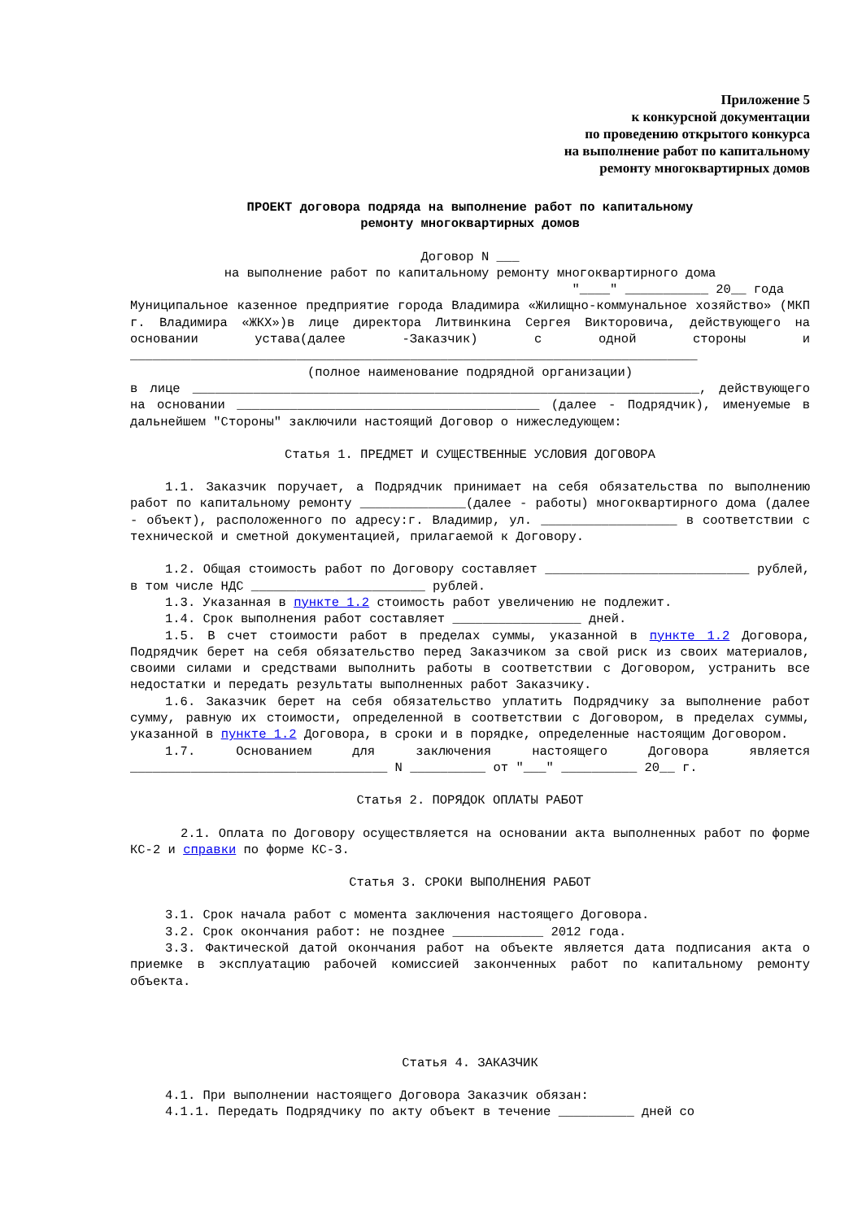Приложение 5
к конкурсной документации
по проведению открытого конкурса
на выполнение работ по капитальному
ремонту многоквартирных домов
ПРОЕКТ договора подряда на выполнение работ по капитальному
ремонту многоквартирных домов
Договор N ___
на выполнение работ по капитальному ремонту многоквартирного дома
"____" ___________ 20__ года
Муниципальное казенное предприятие города Владимира «Жилищно-коммунальное хозяйство» (МКП г. Владимира «ЖКХ»)в лице директора Литвинкина Сергея Викторовича, действующего на основании устава(далее -Заказчик) с одной стороны и ___________________________________________________________________________
(полное наименование подрядной организации)
в лице ___________________________________________________________________, действующего на основании ________________________________________ (далее - Подрядчик), именуемые в дальнейшем "Стороны" заключили настоящий Договор о нижеследующем:
Статья 1. ПРЕДМЕТ И СУЩЕСТВЕННЫЕ УСЛОВИЯ ДОГОВОРА
1.1. Заказчик поручает, а Подрядчик принимает на себя обязательства по выполнению работ по капитальному ремонту ______________(далее - работы) многоквартирного дома (далее - объект), расположенного по адресу:г. Владимир, ул. __________________ в соответствии с технической и сметной документацией, прилагаемой к Договору.
1.2. Общая стоимость работ по Договору составляет ___________________________ рублей, в том числе НДС _______________________ рублей.
1.3. Указанная в пункте 1.2 стоимость работ увеличению не подлежит.
1.4. Срок выполнения работ составляет _________________ дней.
1.5. В счет стоимости работ в пределах суммы, указанной в пункте 1.2 Договора, Подрядчик берет на себя обязательство перед Заказчиком за свой риск из своих материалов, своими силами и средствами выполнить работы в соответствии с Договором, устранить все недостатки и передать результаты выполненных работ Заказчику.
1.6. Заказчик берет на себя обязательство уплатить Подрядчику за выполнение работ сумму, равную их стоимости, определенной в соответствии с Договором, в пределах суммы, указанной в пункте 1.2 Договора, в сроки и в порядке, определенные настоящим Договором.
1.7. Основанием для заключения настоящего Договора является __________________________________ N __________ от "___" __________ 20__ г.
Статья 2. ПОРЯДОК ОПЛАТЫ РАБОТ
2.1. Оплата по Договору осуществляется на основании акта выполненных работ по форме КС-2 и справки по форме КС-3.
Статья 3. СРОКИ ВЫПОЛНЕНИЯ РАБОТ
3.1. Срок начала работ с момента заключения настоящего Договора.
3.2. Срок окончания работ: не позднее ____________ 2012 года.
3.3. Фактической датой окончания работ на объекте является дата подписания акта о приемке в эксплуатацию рабочей комиссией законченных работ по капитальному ремонту объекта.
Статья 4. ЗАКАЗЧИК
4.1. При выполнении настоящего Договора Заказчик обязан:
4.1.1. Передать Подрядчику по акту объект в течение __________ дней со